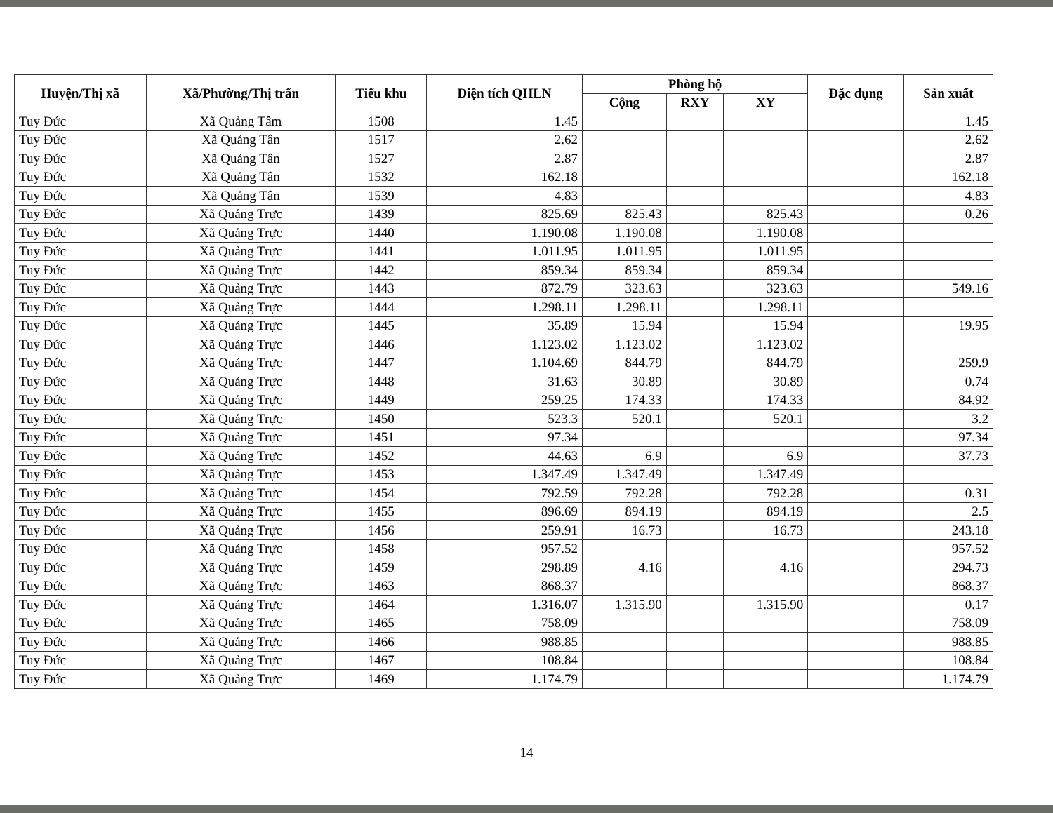| Huyện/Thị xã | Xã/Phường/Thị trấn | Tiểu khu | Diện tích QHLN | Phòng hộ | | | Đặc dụng | Sản xuất |
| --- | --- | --- | --- | --- | --- | --- | --- | --- |
| | | | | Cộng | RXY | XY | | |
| Tuy Đức | Xã Quảng Tâm | 1508 | 1.45 | | | | | 1.45 |
| Tuy Đức | Xã Quảng Tân | 1517 | 2.62 | | | | | 2.62 |
| Tuy Đức | Xã Quảng Tân | 1527 | 2.87 | | | | | 2.87 |
| Tuy Đức | Xã Quảng Tân | 1532 | 162.18 | | | | | 162.18 |
| Tuy Đức | Xã Quảng Tân | 1539 | 4.83 | | | | | 4.83 |
| Tuy Đức | Xã Quảng Trực | 1439 | 825.69 | 825.43 | | 825.43 | | 0.26 |
| Tuy Đức | Xã Quảng Trực | 1440 | 1.190.08 | 1.190.08 | | 1.190.08 | | |
| Tuy Đức | Xã Quảng Trực | 1441 | 1.011.95 | 1.011.95 | | 1.011.95 | | |
| Tuy Đức | Xã Quảng Trực | 1442 | 859.34 | 859.34 | | 859.34 | | |
| Tuy Đức | Xã Quảng Trực | 1443 | 872.79 | 323.63 | | 323.63 | | 549.16 |
| Tuy Đức | Xã Quảng Trực | 1444 | 1.298.11 | 1.298.11 | | 1.298.11 | | |
| Tuy Đức | Xã Quảng Trực | 1445 | 35.89 | 15.94 | | 15.94 | | 19.95 |
| Tuy Đức | Xã Quảng Trực | 1446 | 1.123.02 | 1.123.02 | | 1.123.02 | | |
| Tuy Đức | Xã Quảng Trực | 1447 | 1.104.69 | 844.79 | | 844.79 | | 259.9 |
| Tuy Đức | Xã Quảng Trực | 1448 | 31.63 | 30.89 | | 30.89 | | 0.74 |
| Tuy Đức | Xã Quảng Trực | 1449 | 259.25 | 174.33 | | 174.33 | | 84.92 |
| Tuy Đức | Xã Quảng Trực | 1450 | 523.3 | 520.1 | | 520.1 | | 3.2 |
| Tuy Đức | Xã Quảng Trực | 1451 | 97.34 | | | | | 97.34 |
| Tuy Đức | Xã Quảng Trực | 1452 | 44.63 | 6.9 | | 6.9 | | 37.73 |
| Tuy Đức | Xã Quảng Trực | 1453 | 1.347.49 | 1.347.49 | | 1.347.49 | | |
| Tuy Đức | Xã Quảng Trực | 1454 | 792.59 | 792.28 | | 792.28 | | 0.31 |
| Tuy Đức | Xã Quảng Trực | 1455 | 896.69 | 894.19 | | 894.19 | | 2.5 |
| Tuy Đức | Xã Quảng Trực | 1456 | 259.91 | 16.73 | | 16.73 | | 243.18 |
| Tuy Đức | Xã Quảng Trực | 1458 | 957.52 | | | | | 957.52 |
| Tuy Đức | Xã Quảng Trực | 1459 | 298.89 | 4.16 | | 4.16 | | 294.73 |
| Tuy Đức | Xã Quảng Trực | 1463 | 868.37 | | | | | 868.37 |
| Tuy Đức | Xã Quảng Trực | 1464 | 1.316.07 | 1.315.90 | | 1.315.90 | | 0.17 |
| Tuy Đức | Xã Quảng Trực | 1465 | 758.09 | | | | | 758.09 |
| Tuy Đức | Xã Quảng Trực | 1466 | 988.85 | | | | | 988.85 |
| Tuy Đức | Xã Quảng Trực | 1467 | 108.84 | | | | | 108.84 |
| Tuy Đức | Xã Quảng Trực | 1469 | 1.174.79 | | | | | 1.174.79 |
14